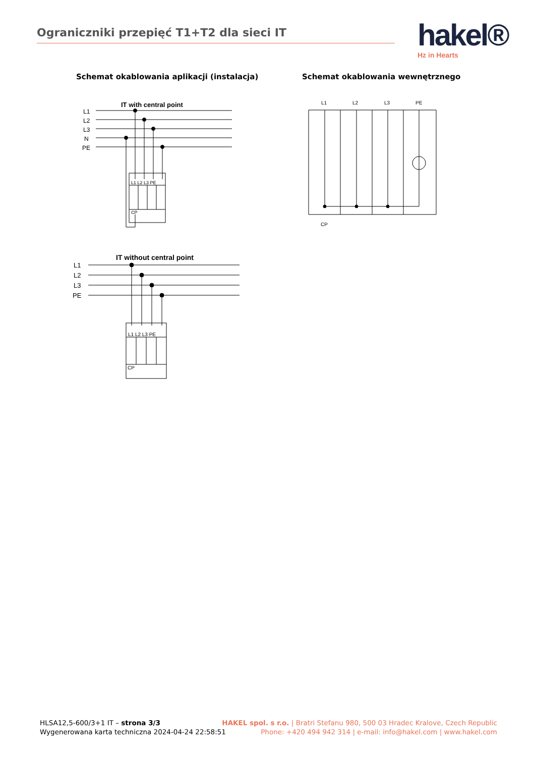Ograniczniki przepięć T1+T2 dla sieci IT
hakel®
Hz in Hearts
Schemat okablowania aplikacji (instalacja)
Schemat okablowania wewnętrznego
IT with central point
L1
L2
L3
N
PE
L1 L2 L3 PE
CP
IT without central point
L1
L2
L3
PE
L1 L2 L3 PE
CP
L1
L2
L3
PE
CP
HLSA12,5-600/3+1 IT – strona 3/3
Wygenerowana karta techniczna 2024-04-24 22:58:51
HAKEL spol. s r.o. | Bratri Stefanu 980, 500 03 Hradec Kralove, Czech Republic
Phone: +420 494 942 314 | e-mail: info@hakel.com | www.hakel.com